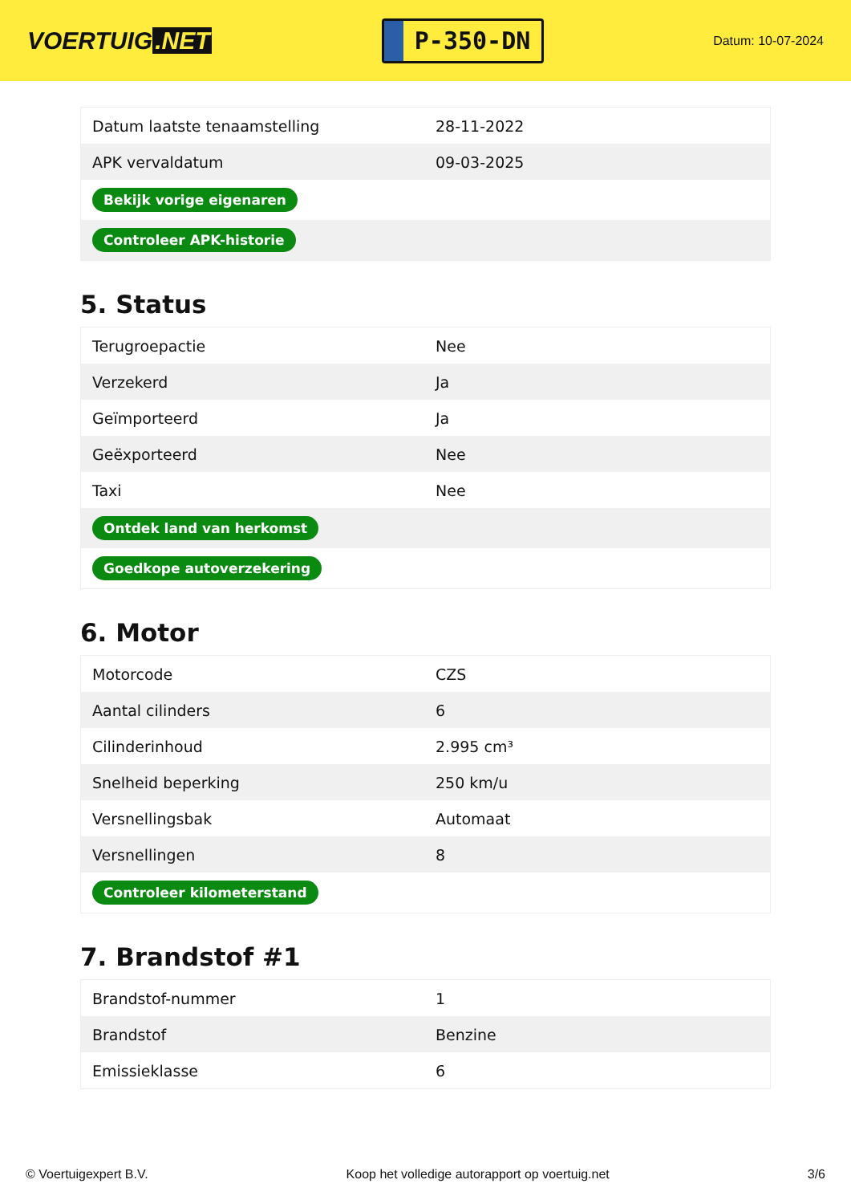VOERTUIG.NET
P-350-DN
Datum: 10-07-2024
| Datum laatste tenaamstelling | 28-11-2022 |
| APK vervaldatum | 09-03-2025 |
| Bekijk vorige eigenaren | |
| Controleer APK-historie | |
5. Status
| Terugroepactie | Nee |
| Verzekerd | Ja |
| Geïmporteerd | Ja |
| Geëxporteerd | Nee |
| Taxi | Nee |
| Ontdek land van herkomst | |
| Goedkope autoverzekering | |
6. Motor
| Motorcode | CZS |
| Aantal cilinders | 6 |
| Cilinderinhoud | 2.995 cm³ |
| Snelheid beperking | 250 km/u |
| Versnellingsbak | Automaat |
| Versnellingen | 8 |
| Controleer kilometerstand | |
7. Brandstof #1
| Brandstof-nummer | 1 |
| Brandstof | Benzine |
| Emissieklasse | 6 |
© Voertuigexpert B.V. Koop het volledige autorapport op voertuig.net 3/6